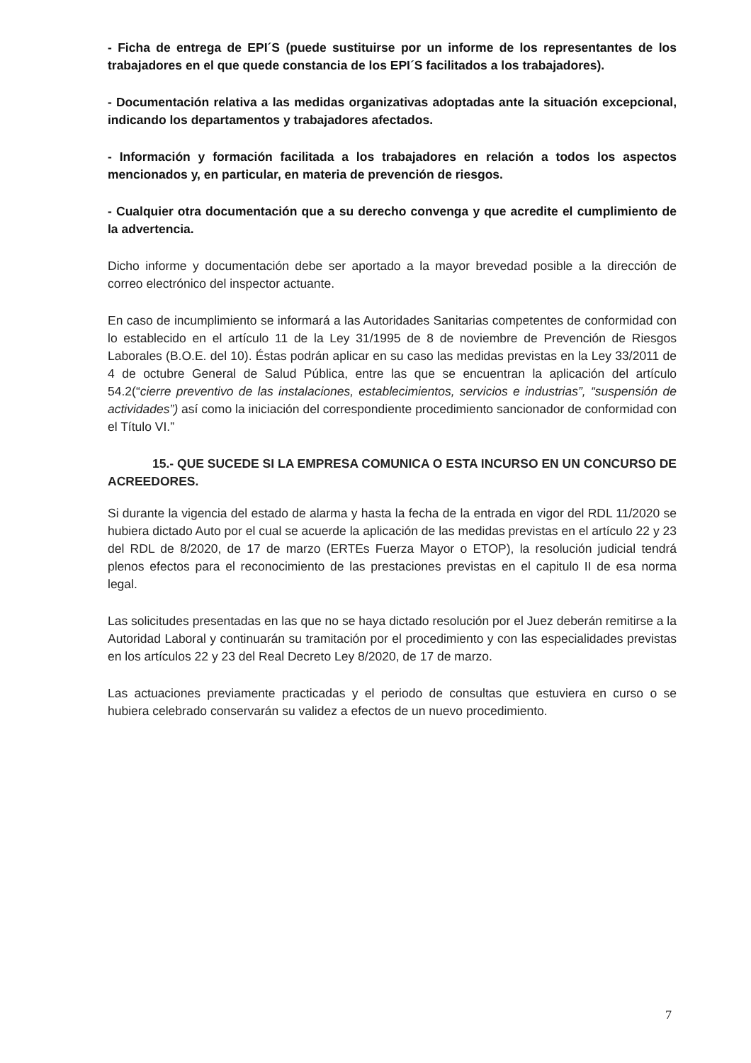- Ficha de entrega de EPI´S (puede sustituirse por un informe de los representantes de los trabajadores en el que quede constancia de los EPI´S facilitados a los trabajadores).
- Documentación relativa a las medidas organizativas adoptadas ante la situación excepcional, indicando los departamentos y trabajadores afectados.
- Información y formación facilitada a los trabajadores en relación a todos los aspectos mencionados y, en particular, en materia de prevención de riesgos.
- Cualquier otra documentación que a su derecho convenga y que acredite el cumplimiento de la advertencia.
Dicho informe y documentación debe ser aportado a la mayor brevedad posible a la dirección de correo electrónico del inspector actuante.
En caso de incumplimiento se informará a las Autoridades Sanitarias competentes de conformidad con lo establecido en el artículo 11 de la Ley 31/1995 de 8 de noviembre de Prevención de Riesgos Laborales (B.O.E. del 10). Éstas podrán aplicar en su caso las medidas previstas en la Ley 33/2011 de 4 de octubre General de Salud Pública, entre las que se encuentran la aplicación del artículo 54.2(“cierre preventivo de las instalaciones, establecimientos, servicios e industrias”, “suspensión de actividades”) así como la iniciación del correspondiente procedimiento sancionador de conformidad con el Título VI.”
15.- QUE SUCEDE SI LA EMPRESA COMUNICA O ESTA INCURSO EN UN CONCURSO DE ACREEDORES.
Si durante la vigencia del estado de alarma y hasta la fecha de la entrada en vigor del RDL 11/2020 se hubiera dictado Auto por el cual se acuerde la aplicación de las medidas previstas en el artículo 22 y 23 del RDL de 8/2020, de 17 de marzo (ERTEs Fuerza Mayor o ETOP), la resolución judicial tendrá plenos efectos para el reconocimiento de las prestaciones previstas en el capitulo II de esa norma legal.
Las solicitudes presentadas en las que no se haya dictado resolución por el Juez deberán remitirse a la Autoridad Laboral y continuarán su tramitación por el procedimiento y con las especialidades previstas en los artículos 22 y 23 del Real Decreto Ley 8/2020, de 17 de marzo.
Las actuaciones previamente practicadas y el periodo de consultas que estuviera en curso o se hubiera celebrado conservarán su validez a efectos de un nuevo procedimiento.
7